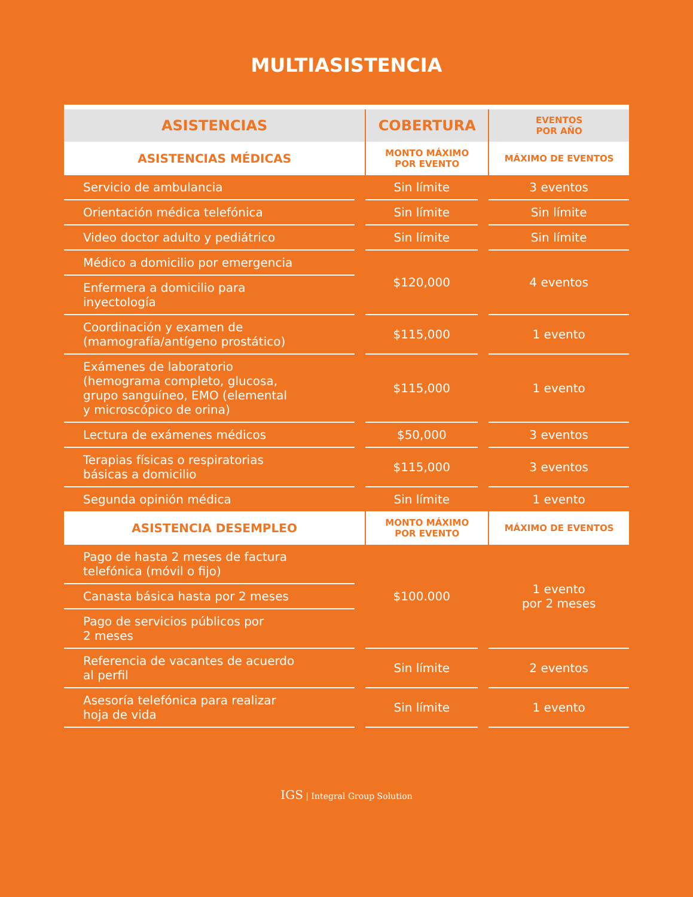MULTIASISTENCIA
| ASISTENCIAS | | COBERTURA | | EVENTOS POR AÑO |
| --- | --- | --- | --- | --- |
| ASISTENCIAS MÉDICAS | | MONTO MÁXIMO POR EVENTO | | MÁXIMO DE EVENTOS |
| Servicio de ambulancia | | Sin límite | | 3 eventos |
| Orientación médica telefónica | | Sin límite | | Sin límite |
| Video doctor adulto y pediátrico | | Sin límite | | Sin límite |
| Médico a domicilio por emergencia | | $120,000 | | 4 eventos |
| Enfermera a domicilio para inyectología | | | | |
| Coordinación y examen de (mamografía/antígeno prostático) | | $115,000 | | 1 evento |
| Exámenes de laboratorio (hemograma completo, glucosa, grupo sanguíneo, EMO (elemental y microscópico de orina) | | $115,000 | | 1 evento |
| Lectura de exámenes médicos | | $50,000 | | 3 eventos |
| Terapias físicas o respiratorias básicas a domicilio | | $115,000 | | 3 eventos |
| Segunda opinión médica | | Sin límite | | 1 evento |
| ASISTENCIA DESEMPLEO | | MONTO MÁXIMO POR EVENTO | | MÁXIMO DE EVENTOS |
| Pago de hasta 2 meses de factura telefónica (móvil o fijo) | | $100.000 | | 1 evento por 2 meses |
| Canasta básica hasta por 2 meses | | | | |
| Pago de servicios públicos por 2 meses | | | | |
| Referencia de vacantes de acuerdo al perfil | | Sin límite | | 2 eventos |
| Asesoría telefónica para realizar hoja de vida | | Sin límite | | 1 evento |
IGS | Integral Group Solution